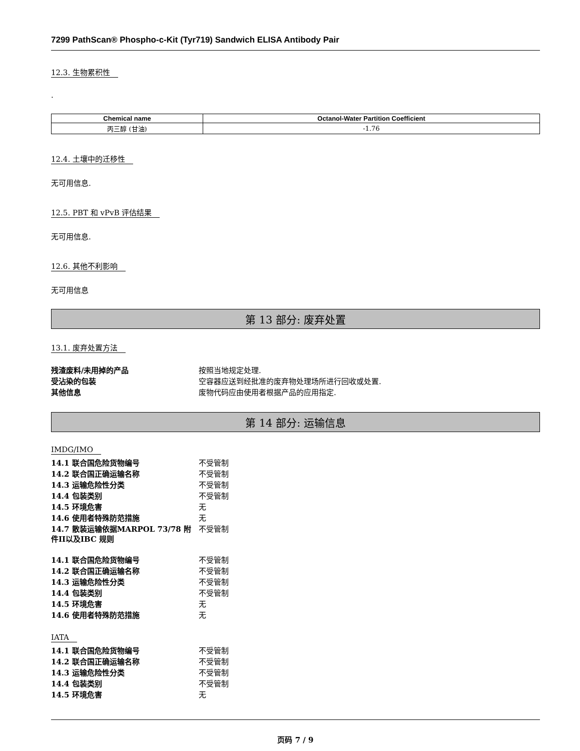7299 PathScan® Phospho-c-Kit (Tyr719) Sandwich ELISA Antibody Pair
12.3. 生物累积性
.
| Chemical name | Octanol-Water Partition Coefficient |
| --- | --- |
| 丙三醇 (甘油) | -1.76 |
12.4. 土壤中的迁移性
无可用信息.
12.5. PBT 和 vPvB 评估结果
无可用信息.
12.6. 其他不利影响
无可用信息
第 13 部分: 废弃处置
13.1. 废弃处置方法
| 残渣废料/未用掉的产品 | 按照当地规定处理. |
| 受沾染的包装 | 空容器应送到经批准的废弃物处理场所进行回收或处置. |
| 其他信息 | 废物代码应由使用者根据产品的应用指定. |
第 14 部分: 运输信息
IMDG/IMO
| 14.1 联合国危险货物编号 | 不受管制 |
| 14.2 联合国正确运输名称 | 不受管制 |
| 14.3 运输危险性分类 | 不受管制 |
| 14.4 包装类别 | 不受管制 |
| 14.5 环境危害 | 无 |
| 14.6 使用者特殊防范措施 | 无 |
| 14.7 散装运输依据MARPOL 73/78 附件II以及IBC 规则 | 不受管制 |
| 14.1 联合国危险货物编号 | 不受管制 |
| 14.2 联合国正确运输名称 | 不受管制 |
| 14.3 运输危险性分类 | 不受管制 |
| 14.4 包装类别 | 不受管制 |
| 14.5 环境危害 | 无 |
| 14.6 使用者特殊防范措施 | 无 |
IATA
| 14.1 联合国危险货物编号 | 不受管制 |
| 14.2 联合国正确运输名称 | 不受管制 |
| 14.3 运输危险性分类 | 不受管制 |
| 14.4 包装类别 | 不受管制 |
| 14.5 环境危害 | 无 |
页码 7 / 9